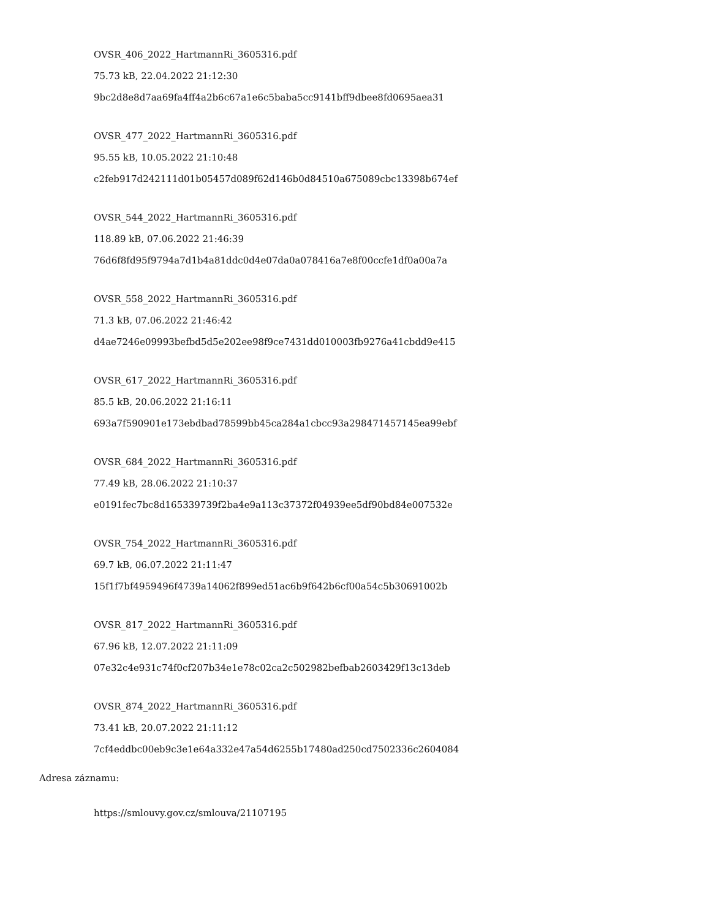OVSR_406_2022_HartmannRi_3605316.pdf
75.73 kB, 22.04.2022 21:12:30
9bc2d8e8d7aa69fa4ff4a2b6c67a1e6c5baba5cc9141bff9dbee8fd0695aea31
OVSR_477_2022_HartmannRi_3605316.pdf
95.55 kB, 10.05.2022 21:10:48
c2feb917d242111d01b05457d089f62d146b0d84510a675089cbc13398b674ef
OVSR_544_2022_HartmannRi_3605316.pdf
118.89 kB, 07.06.2022 21:46:39
76d6f8fd95f9794a7d1b4a81ddc0d4e07da0a078416a7e8f00ccfe1df0a00a7a
OVSR_558_2022_HartmannRi_3605316.pdf
71.3 kB, 07.06.2022 21:46:42
d4ae7246e09993befbd5d5e202ee98f9ce7431dd010003fb9276a41cbdd9e415
OVSR_617_2022_HartmannRi_3605316.pdf
85.5 kB, 20.06.2022 21:16:11
693a7f590901e173ebdbad78599bb45ca284a1cbcc93a298471457145ea99ebf
OVSR_684_2022_HartmannRi_3605316.pdf
77.49 kB, 28.06.2022 21:10:37
e0191fec7bc8d165339739f2ba4e9a113c37372f04939ee5df90bd84e007532e
OVSR_754_2022_HartmannRi_3605316.pdf
69.7 kB, 06.07.2022 21:11:47
15f1f7bf4959496f4739a14062f899ed51ac6b9f642b6cf00a54c5b30691002b
OVSR_817_2022_HartmannRi_3605316.pdf
67.96 kB, 12.07.2022 21:11:09
07e32c4e931c74f0cf207b34e1e78c02ca2c502982befbab2603429f13c13deb
OVSR_874_2022_HartmannRi_3605316.pdf
73.41 kB, 20.07.2022 21:11:12
7cf4eddbc00eb9c3e1e64a332e47a54d6255b17480ad250cd7502336c2604084
Adresa záznamu:
https://smlouvy.gov.cz/smlouva/21107195